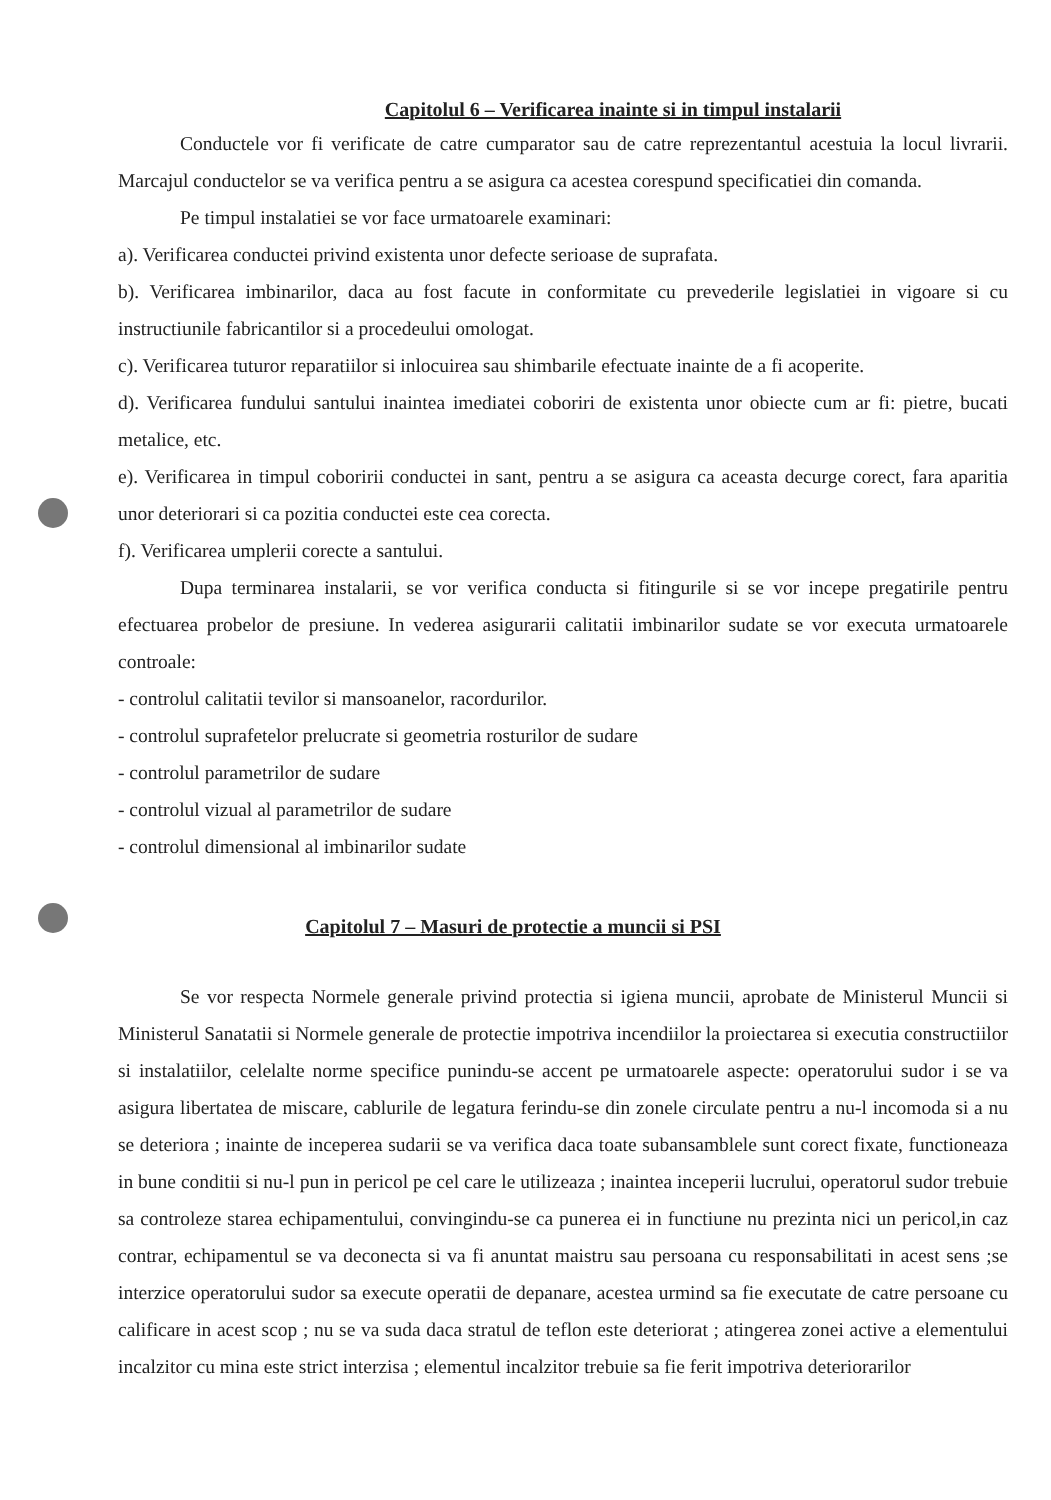Capitolul 6 – Verificarea inainte si in timpul instalarii
Conductele vor fi verificate de catre cumparator sau de catre reprezentantul acestuia la locul livrarii. Marcajul conductelor se va verifica pentru a se asigura ca acestea corespund specificatiei din comanda.
Pe timpul instalatiei se vor face urmatoarele examinari:
a). Verificarea conductei privind existenta unor defecte serioase de suprafata.
b). Verificarea imbinarilor, daca au fost facute in conformitate cu prevederile legislatiei in vigoare si cu instructiunile fabricantilor si a procedeului omologat.
c). Verificarea tuturor reparatiilor si inlocuirea sau shimbarile efectuate inainte de a fi acoperite.
d). Verificarea fundului santului inaintea imediatei coboriri de existenta unor obiecte cum ar fi: pietre, bucati metalice, etc.
e). Verificarea in timpul coboririi conductei in sant, pentru a se asigura ca aceasta decurge corect, fara aparitia unor deteriorari si ca pozitia conductei este cea corecta.
f). Verificarea umplerii corecte a santului.
Dupa terminarea instalarii, se vor verifica conducta si fitingurile si se vor incepe pregatirile pentru efectuarea probelor de presiune. In vederea asigurarii calitatii imbinarilor sudate se vor executa urmatoarele controale:
- controlul calitatii tevilor si mansoanelor, racordurilor.
- controlul suprafetelor prelucrate si geometria rosturilor de sudare
- controlul parametrilor de sudare
- controlul vizual al parametrilor de sudare
- controlul dimensional al imbinarilor sudate
Capitolul 7 – Masuri de protectie a muncii si PSI
Se vor respecta Normele generale privind protectia si igiena muncii, aprobate de Ministerul Muncii si Ministerul Sanatatii si Normele generale de protectie impotriva incendiilor la proiectarea si executia constructiilor si instalatiilor, celelalte norme specifice punindu-se accent pe urmatoarele aspecte: operatorului sudor i se va asigura libertatea de miscare, cablurile de legatura ferindu-se din zonele circulate pentru a nu-l incomoda si a nu se deteriora ; inainte de inceperea sudarii se va verifica daca toate subansamblele sunt corect fixate, functioneaza in bune conditii si nu-l pun in pericol pe cel care le utilizeaza ; inaintea inceperii lucrului, operatorul sudor trebuie sa controleze starea echipamentului, convingindu-se ca punerea ei in functiune nu prezinta nici un pericol,in caz contrar, echipamentul se va deconecta si va fi anuntat maistru sau persoana cu responsabilitati in acest sens ;se interzice operatorului sudor sa execute operatii de depanare, acestea urmind sa fie executate de catre persoane cu calificare in acest scop ; nu se va suda daca stratul de teflon este deteriorat ; atingerea zonei active a elementului incalzitor cu mina este strict interzisa ; elementul incalzitor trebuie sa fie ferit impotriva deteriorarilor